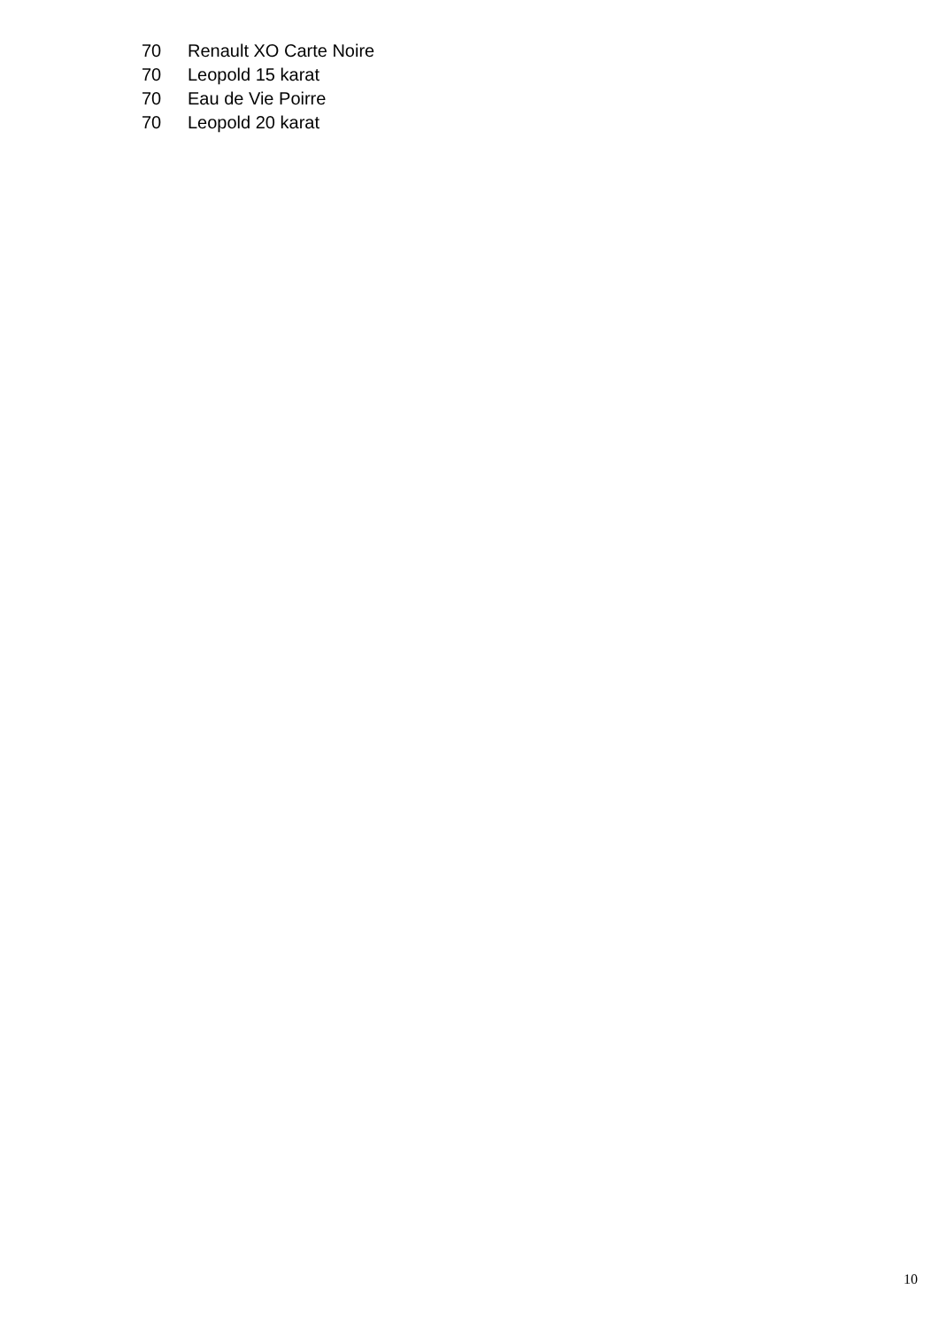| 70 | Renault XO Carte Noire |
| 70 | Leopold 15 karat |
| 70 | Eau de Vie Poirre |
| 70 | Leopold 20 karat |
10